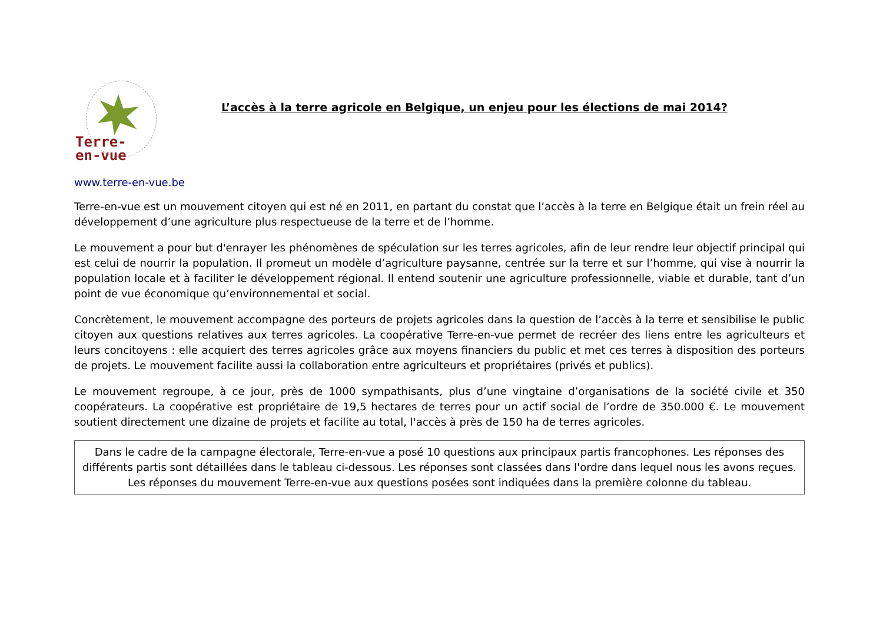Terre-
en-vue
L’accès à la terre agricole en Belgique, un enjeu pour les élections de mai 2014?
www.terre-en-vue.be
Terre-en-vue est un mouvement citoyen qui est né en 2011, en partant du constat que l’accès à la terre en Belgique était un frein réel au développement d’une agriculture plus respectueuse de la terre et de l’homme.
Le mouvement a pour but d'enrayer les phénomènes de spéculation sur les terres agricoles, afin de leur rendre leur objectif principal qui est celui de nourrir la population. Il promeut un modèle d’agriculture paysanne, centrée sur la terre et sur l’homme, qui vise à nourrir la population locale et à faciliter le développement régional. Il entend soutenir une agriculture professionnelle, viable et durable, tant d’un point de vue économique qu’environnemental et social.
Concrètement, le mouvement accompagne des porteurs de projets agricoles dans la question de l’accès à la terre et sensibilise le public citoyen aux questions relatives aux terres agricoles. La coopérative Terre-en-vue permet de recréer des liens entre les agriculteurs et leurs concitoyens : elle acquiert des terres agricoles grâce aux moyens financiers du public et met ces terres à disposition des porteurs de projets. Le mouvement facilite aussi la collaboration entre agriculteurs et propriétaires (privés et publics).
Le mouvement regroupe, à ce jour, près de 1000 sympathisants, plus d’une vingtaine d’organisations de la société civile et 350 coopérateurs. La coopérative est propriétaire de 19,5 hectares de terres pour un actif social de l’ordre de 350.000 €. Le mouvement soutient directement une dizaine de projets et facilite au total, l'accès à près de 150 ha de terres agricoles.
Dans le cadre de la campagne électorale, Terre-en-vue a posé 10 questions aux principaux partis francophones. Les réponses des différents partis sont détaillées dans le tableau ci-dessous. Les réponses sont classées dans l'ordre dans lequel nous les avons reçues. Les réponses du mouvement Terre-en-vue aux questions posées sont indiquées dans la première colonne du tableau.